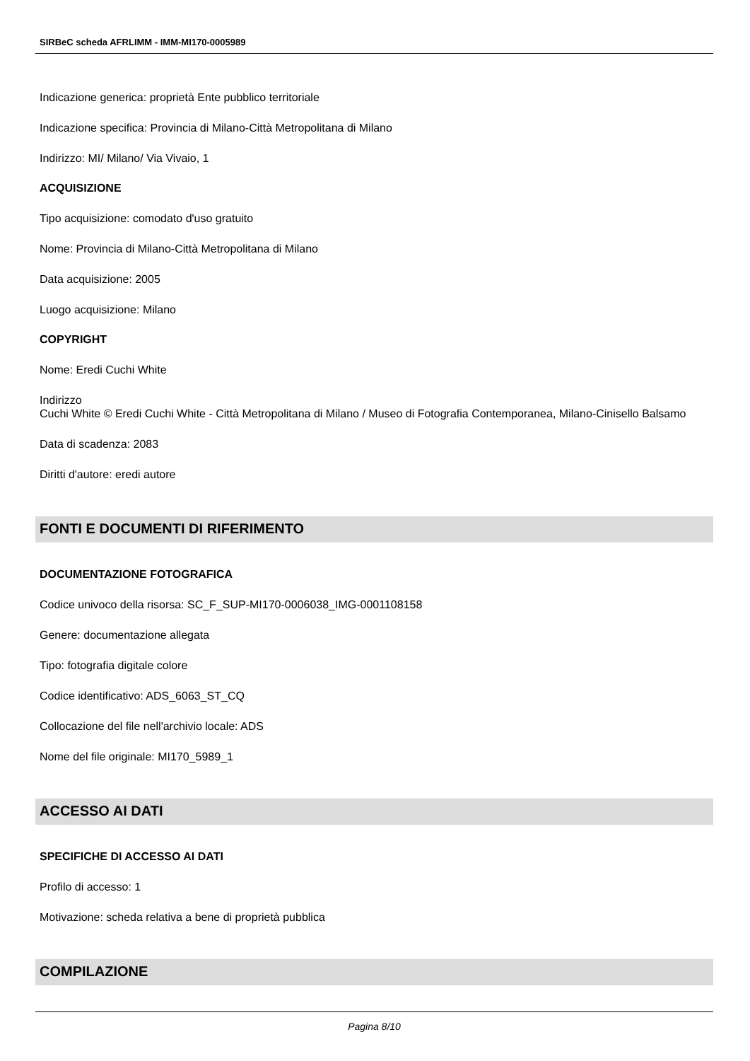SIRBeC scheda AFRLIMM - IMM-MI170-0005989
Indicazione generica: proprietà Ente pubblico territoriale
Indicazione specifica: Provincia di Milano-Città Metropolitana di Milano
Indirizzo: MI/ Milano/ Via Vivaio, 1
ACQUISIZIONE
Tipo acquisizione: comodato d'uso gratuito
Nome: Provincia di Milano-Città Metropolitana di Milano
Data acquisizione: 2005
Luogo acquisizione: Milano
COPYRIGHT
Nome: Eredi Cuchi White
Indirizzo
Cuchi White © Eredi Cuchi White - Città Metropolitana di Milano / Museo di Fotografia Contemporanea, Milano-Cinisello Balsamo
Data di scadenza: 2083
Diritti d'autore: eredi autore
FONTI E DOCUMENTI DI RIFERIMENTO
DOCUMENTAZIONE FOTOGRAFICA
Codice univoco della risorsa: SC_F_SUP-MI170-0006038_IMG-0001108158
Genere: documentazione allegata
Tipo: fotografia digitale colore
Codice identificativo: ADS_6063_ST_CQ
Collocazione del file nell'archivio locale: ADS
Nome del file originale: MI170_5989_1
ACCESSO AI DATI
SPECIFICHE DI ACCESSO AI DATI
Profilo di accesso: 1
Motivazione: scheda relativa a bene di proprietà pubblica
COMPILAZIONE
Pagina 8/10